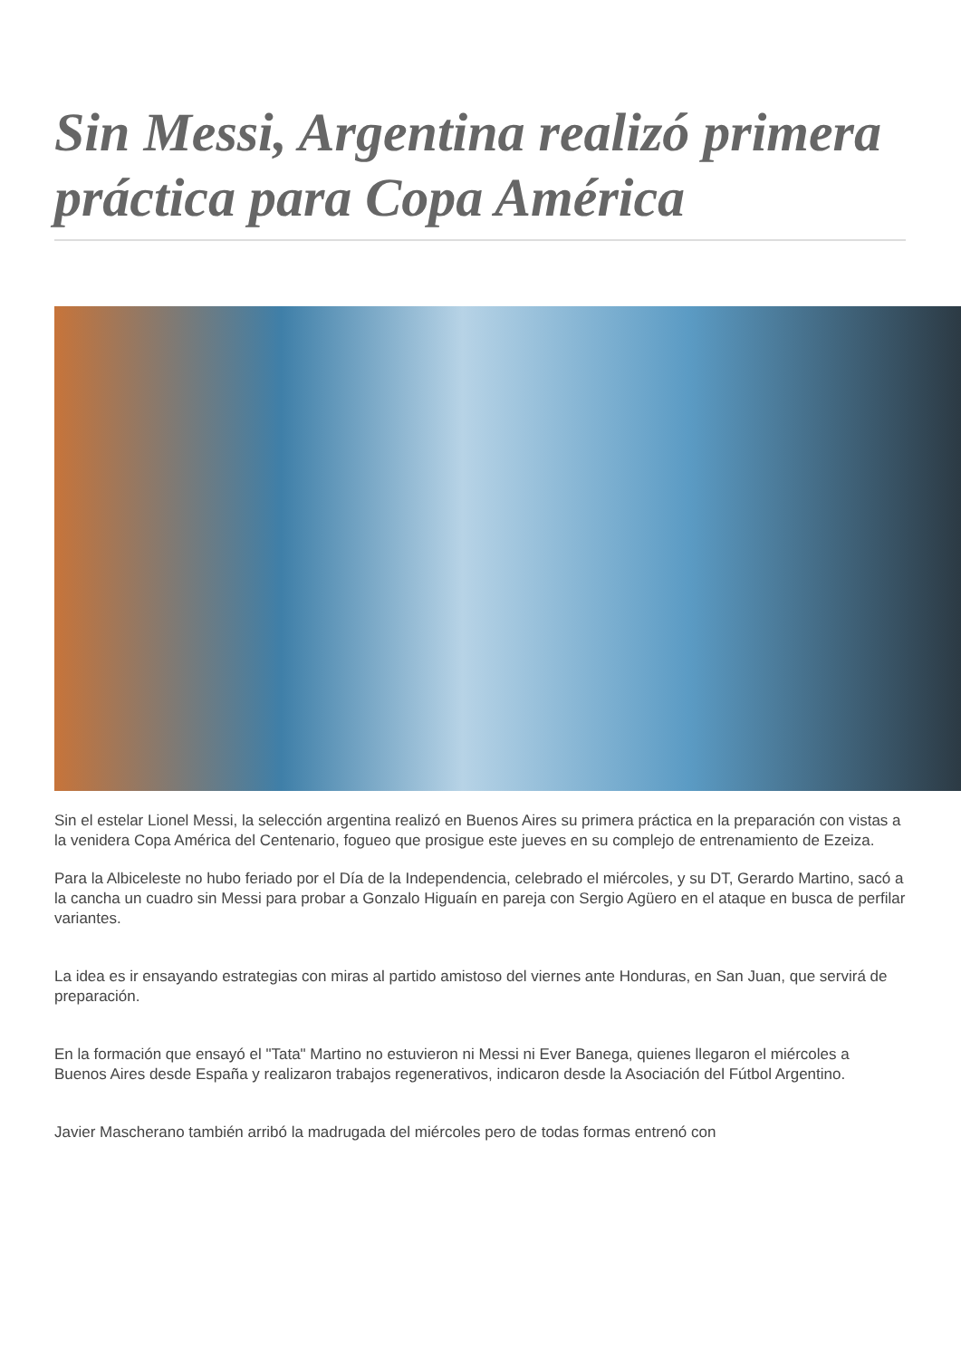Sin Messi, Argentina realizó primera práctica para Copa América
Sin el estelar Lionel Messi, la selección argentina realizó en Buenos Aires su primera práctica en la preparación con vistas a la venidera Copa América del Centenario, fogueo que prosigue este jueves en su complejo de entrenamiento de Ezeiza.
Para la Albiceleste no hubo feriado por el Día de la Independencia, celebrado el miércoles, y su DT, Gerardo Martino, sacó a la cancha un cuadro sin Messi para probar a Gonzalo Higuaín en pareja con Sergio Agüero en el ataque en busca de perfilar variantes.
La idea es ir ensayando estrategias con miras al partido amistoso del viernes ante Honduras, en San Juan, que servirá de preparación.
En la formación que ensayó el "Tata" Martino no estuvieron ni Messi ni Ever Banega, quienes llegaron el miércoles a Buenos Aires desde España y realizaron trabajos regenerativos, indicaron desde la Asociación del Fútbol Argentino.
Javier Mascherano también arribó la madrugada del miércoles pero de todas formas entrenó con